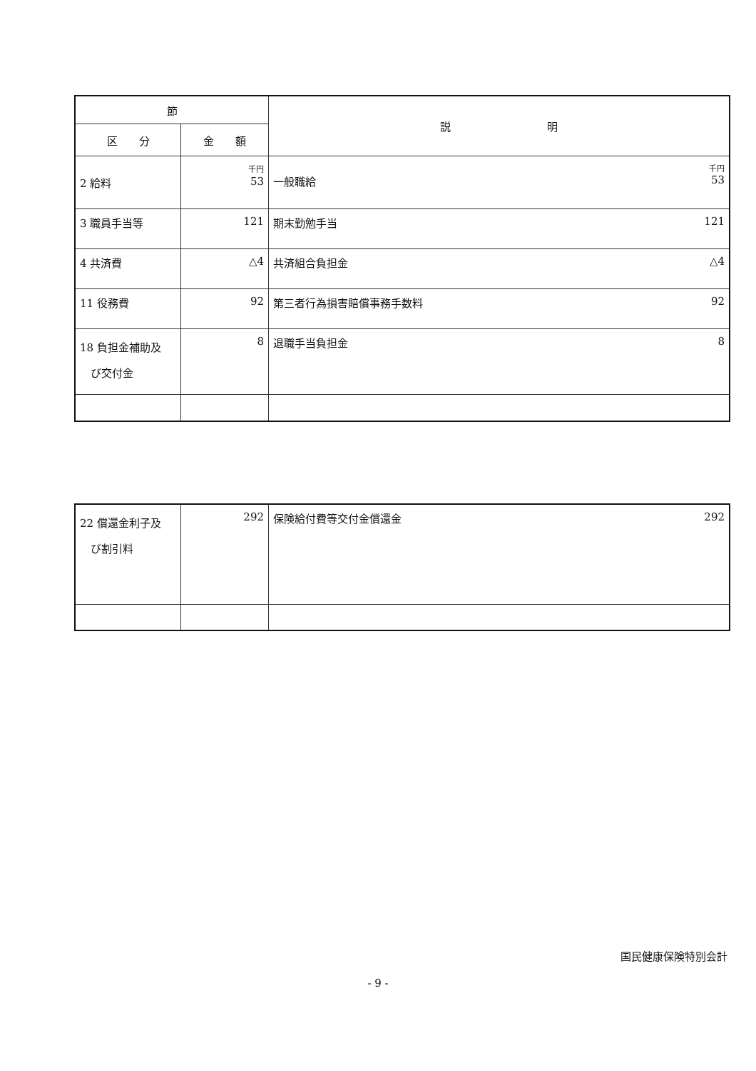| 節 | | 説 明 |
| --- | --- | --- |
| 区 分 | 金 額 | |
| 2 給料 | 千円 53 | 千円 一般職給 53 |
| 3 職員手当等 | 121 | 期末勤勉手当 121 |
| 4 共済費 | △4 | 共済組合負担金 △4 |
| 11 役務費 | 92 | 第三者行為損害賠償事務手数料 92 |
| 18 負担金補助及 び交付金 | 8 | 退職手当負担金 8 |
| 22 償還金利子及 び割引料 | 292 | 保険給付費等交付金償還金 292 |
国民健康保険特別会計
- 9 -